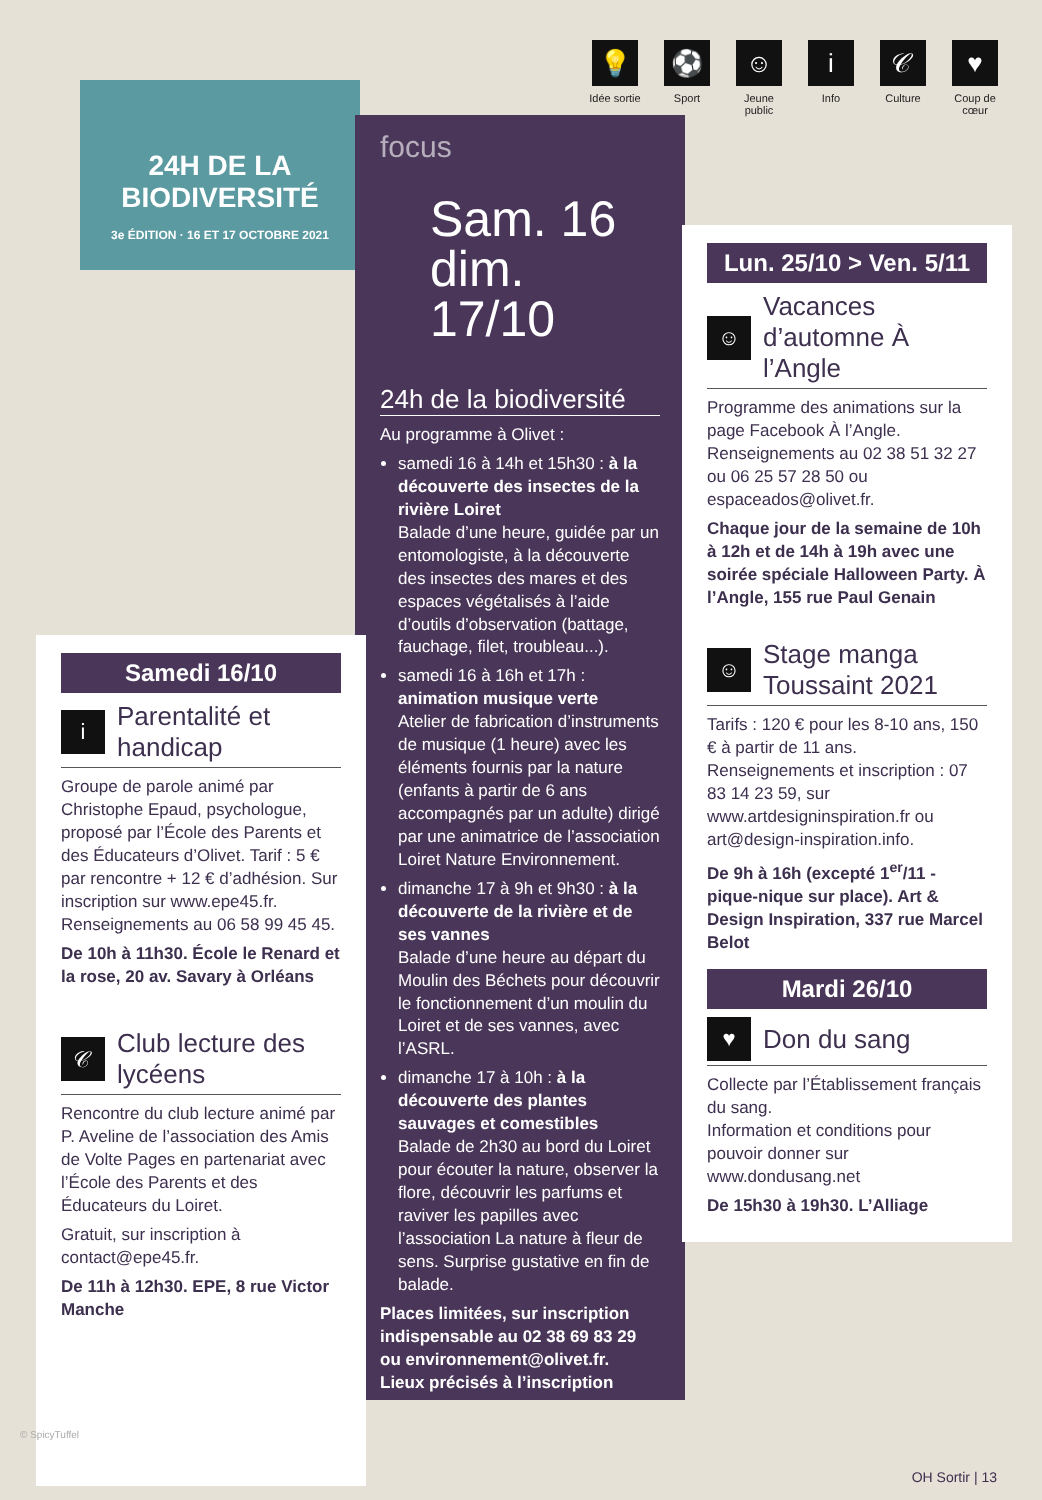💡
Idée sortie
⚽
Sport
☺
Jeune public
i
Info
𝒞
Culture
♥
Coup de cœur
24H DE LA BIODIVERSITÉ
3e ÉDITION · 16 ET 17 OCTOBRE 2021
focus
Sam. 16
dim. 17/10
24h de la biodiversité
Au programme à Olivet :
samedi 16 à 14h et 15h30 : à la découverte des insectes de la rivière Loiret
Balade d’une heure, guidée par un entomologiste, à la découverte des insectes des mares et des espaces végétalisés à l’aide d’outils d’observation (battage, fauchage, filet, troubleau...).
samedi 16 à 16h et 17h : animation musique verte
Atelier de fabrication d’instruments de musique (1 heure) avec les éléments fournis par la nature (enfants à partir de 6 ans accompagnés par un adulte) dirigé par une animatrice de l’association Loiret Nature Environnement.
dimanche 17 à 9h et 9h30 : à la découverte de la rivière et de ses vannes
Balade d’une heure au départ du Moulin des Béchets pour découvrir le fonctionnement d’un moulin du Loiret et de ses vannes, avec l’ASRL.
dimanche 17 à 10h : à la découverte des plantes sauvages et comestibles
Balade de 2h30 au bord du Loiret pour écouter la nature, observer la flore, découvrir les parfums et raviver les papilles avec l’association La nature à fleur de sens. Surprise gustative en fin de balade.
Places limitées, sur inscription indispensable au 02 38 69 83 29 ou environnement@olivet.fr.
Lieux précisés à l’inscription
Samedi 16/10
i Parentalité et handicap
Groupe de parole animé par Christophe Epaud, psychologue, proposé par l’École des Parents et des Éducateurs d’Olivet. Tarif : 5 € par rencontre + 12 € d’adhésion. Sur inscription sur www.epe45.fr. Renseignements au 06 58 99 45 45.
De 10h à 11h30. École le Renard et la rose, 20 av. Savary à Orléans
𝒞 Club lecture des lycéens
Rencontre du club lecture animé par P. Aveline de l’association des Amis de Volte Pages en partenariat avec l’École des Parents et des Éducateurs du Loiret.
Gratuit, sur inscription à contact@epe45.fr.
De 11h à 12h30. EPE, 8 rue Victor Manche
Lun. 25/10 > Ven. 5/11
☺ Vacances d’automne À l’Angle
Programme des animations sur la page Facebook À l’Angle. Renseignements au 02 38 51 32 27 ou 06 25 57 28 50 ou espaceados@olivet.fr.
Chaque jour de la semaine de 10h à 12h et de 14h à 19h avec une soirée spéciale Halloween Party. À l’Angle, 155 rue Paul Genain
☺ Stage manga Toussaint 2021
Tarifs : 120 € pour les 8-10 ans, 150 € à partir de 11 ans. Renseignements et inscription : 07 83 14 23 59, sur www.artdesigninspiration.fr ou art@design-inspiration.info.
De 9h à 16h (excepté 1<sup>er</sup>/11 - pique-nique sur place). Art & Design Inspiration, 337 rue Marcel Belot
Mardi 26/10
♥ Don du sang
Collecte par l’Établissement français du sang.
Information et conditions pour pouvoir donner sur www.dondusang.net
De 15h30 à 19h30. L’Alliage
© SpicyTuffel
OH Sortir | 13